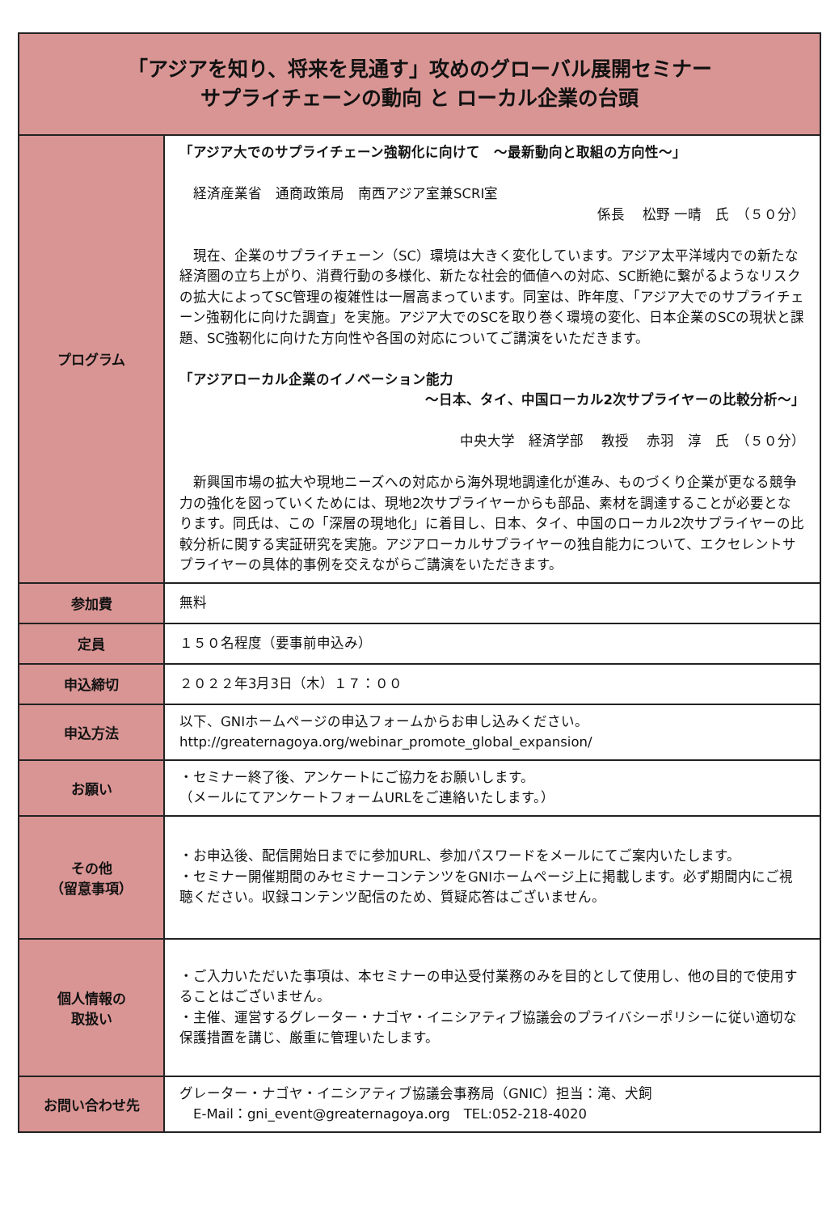| 「アジアを知り、将来を見通す」攻めのグローバル展開セミナー サプライチェーンの動向 と ローカル企業の台頭 | |
| プログラム | 「アジア大でのサプライチェーン強靭化に向けて ～最新動向と取組の方向性～」 経済産業省 通商政策局 南西アジア室兼SCRI室 係長 松野 一晴 氏 （５０分） 現在、企業のサプライチェーン（SC）環境は大きく変化しています。アジア太平洋域内での新たな経済圏の立ち上がり、消費行動の多様化、新たな社会的価値への対応、SC断絶に繋がるようなリスクの拡大によってSC管理の複雑性は一層高まっています。同室は、昨年度、「アジア大でのサプライチェーン強靭化に向けた調査」を実施。アジア大でのSCを取り巻く環境の変化、日本企業のSCの現状と課題、SC強靭化に向けた方向性や各国の対応についてご講演をいただきます。 「アジアローカル企業のイノベーション能力 ～日本、タイ、中国ローカル2次サプライヤーの比較分析～」 中央大学 経済学部 教授 赤羽 淳 氏 （５０分） 新興国市場の拡大や現地ニーズへの対応から海外現地調達化が進み、ものづくり企業が更なる競争力の強化を図っていくためには、現地2次サプライヤーからも部品、素材を調達することが必要となります。同氏は、この「深層の現地化」に着目し、日本、タイ、中国のローカル2次サプライヤーの比較分析に関する実証研究を実施。アジアローカルサプライヤーの独自能力について、エクセレントサプライヤーの具体的事例を交えながらご講演をいただきます。 |
| 参加費 | 無料 |
| 定員 | １５０名程度（要事前申込み） |
| 申込締切 | ２０２２年3月3日（木）１７：００ |
| 申込方法 | 以下、GNIホームページの申込フォームからお申し込みください。 http://greaternagoya.org/webinar_promote_global_expansion/ |
| お願い | ・セミナー終了後、アンケートにご協力をお願いします。 （メールにてアンケートフォームURLをご連絡いたします。） |
| その他 （留意事項） | ・お申込後、配信開始日までに参加URL、参加パスワードをメールにてご案内いたします。 ・セミナー開催期間のみセミナーコンテンツをGNIホームページ上に掲載します。必ず期間内にご視聴ください。収録コンテンツ配信のため、質疑応答はございません。 |
| 個人情報の 取扱い | ・ご入力いただいた事項は、本セミナーの申込受付業務のみを目的として使用し、他の目的で使用することはございません。 ・主催、運営するグレーター・ナゴヤ・イニシアティブ協議会のプライバシーポリシーに従い適切な保護措置を講じ、厳重に管理いたします。 |
| お問い合わせ先 | グレーター・ナゴヤ・イニシアティブ協議会事務局（GNIC）担当：滝、犬飼 E-Mail：gni_event@greaternagoya.org TEL:052-218-4020 |